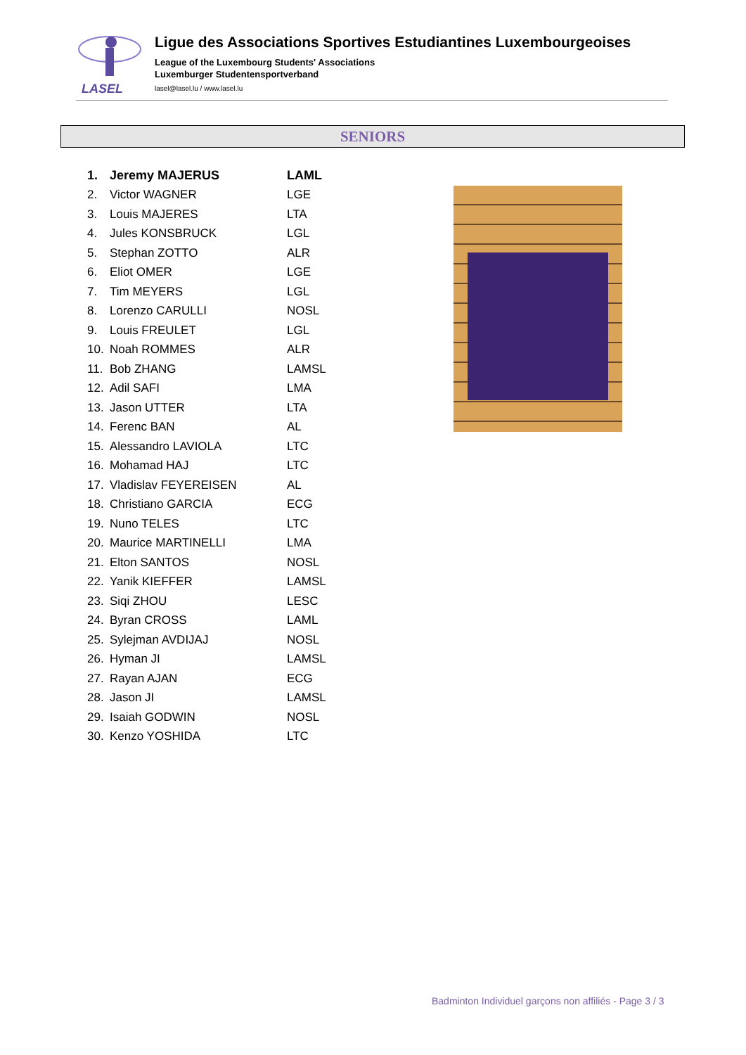LASEL
Ligue des Associations Sportives Estudiantines Luxembourgeoises
League of the Luxembourg Students' Associations
Luxemburger Studentensportverband
lasel@lasel.lu / www.lasel.lu
SENIORS
| 1. | Jeremy MAJERUS | LAML |
| 2. | Victor WAGNER | LGE |
| 3. | Louis MAJERES | LTA |
| 4. | Jules KONSBRUCK | LGL |
| 5. | Stephan ZOTTO | ALR |
| 6. | Eliot OMER | LGE |
| 7. | Tim MEYERS | LGL |
| 8. | Lorenzo CARULLI | NOSL |
| 9. | Louis FREULET | LGL |
| 10. | Noah ROMMES | ALR |
| 11. | Bob ZHANG | LAMSL |
| 12. | Adil SAFI | LMA |
| 13. | Jason UTTER | LTA |
| 14. | Ferenc BAN | AL |
| 15. | Alessandro LAVIOLA | LTC |
| 16. | Mohamad HAJ | LTC |
| 17. | Vladislav FEYEREISEN | AL |
| 18. | Christiano GARCIA | ECG |
| 19. | Nuno TELES | LTC |
| 20. | Maurice MARTINELLI | LMA |
| 21. | Elton SANTOS | NOSL |
| 22. | Yanik KIEFFER | LAMSL |
| 23. | Siqi ZHOU | LESC |
| 24. | Byran CROSS | LAML |
| 25. | Sylejman AVDIJAJ | NOSL |
| 26. | Hyman JI | LAMSL |
| 27. | Rayan AJAN | ECG |
| 28. | Jason JI | LAMSL |
| 29. | Isaiah GODWIN | NOSL |
| 30. | Kenzo YOSHIDA | LTC |
Badminton Individuel garçons non affiliés - Page 3 / 3